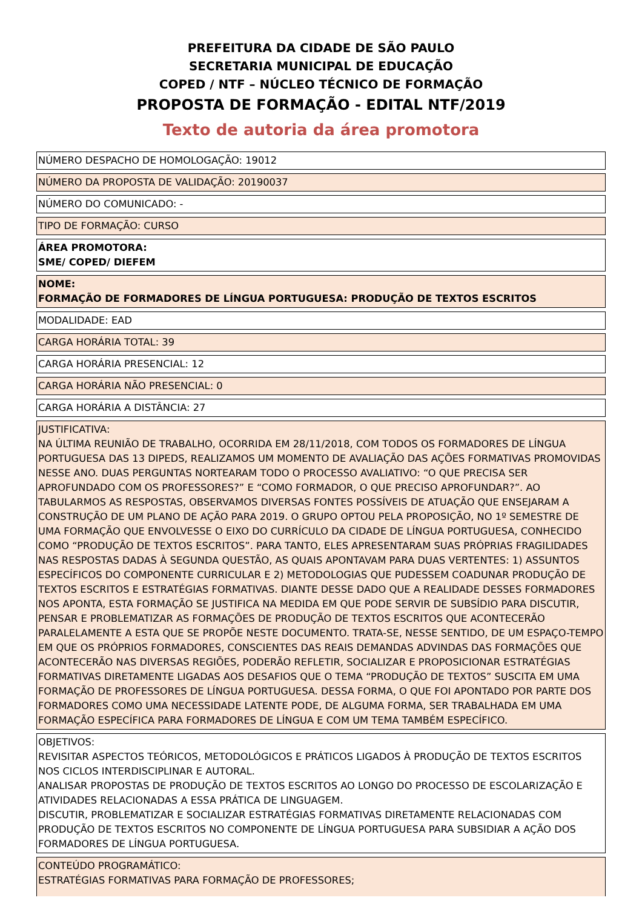PREFEITURA DA CIDADE DE SÃO PAULO
SECRETARIA MUNICIPAL DE EDUCAÇÃO
COPED / NTF – NÚCLEO TÉCNICO DE FORMAÇÃO
PROPOSTA DE FORMAÇÃO - EDITAL NTF/2019
Texto de autoria da área promotora
NÚMERO DESPACHO DE HOMOLOGAÇÃO: 19012
NÚMERO DA PROPOSTA DE VALIDAÇÃO: 20190037
NÚMERO DO COMUNICADO: -
TIPO DE FORMAÇÃO: CURSO
ÁREA PROMOTORA:
SME/ COPED/ DIEFEM
NOME:
FORMAÇÃO DE FORMADORES DE LÍNGUA PORTUGUESA: PRODUÇÃO DE TEXTOS ESCRITOS
MODALIDADE: EAD
CARGA HORÁRIA TOTAL: 39
CARGA HORÁRIA PRESENCIAL: 12
CARGA HORÁRIA NÃO PRESENCIAL: 0
CARGA HORÁRIA A DISTÂNCIA: 27
JUSTIFICATIVA:
NA ÚLTIMA REUNIÃO DE TRABALHO, OCORRIDA EM 28/11/2018, COM TODOS OS FORMADORES DE LÍNGUA PORTUGUESA DAS 13 DIPEDS, REALIZAMOS UM MOMENTO DE AVALIAÇÃO DAS AÇÕES FORMATIVAS PROMOVIDAS NESSE ANO. DUAS PERGUNTAS NORTEARAM TODO O PROCESSO AVALIATIVO: “O QUE PRECISA SER APROFUNDADO COM OS PROFESSORES?” E “COMO FORMADOR, O QUE PRECISO APROFUNDAR?”. AO TABULARMOS AS RESPOSTAS, OBSERVAMOS DIVERSAS FONTES POSSÍVEIS DE ATUAÇÃO QUE ENSEJARAM A CONSTRUÇÃO DE UM PLANO DE AÇÃO PARA 2019. O GRUPO OPTOU PELA PROPOSIÇÃO, NO 1º SEMESTRE DE UMA FORMAÇÃO QUE ENVOLVESSE O EIXO DO CURRÍCULO DA CIDADE DE LÍNGUA PORTUGUESA, CONHECIDO COMO “PRODUÇÃO DE TEXTOS ESCRITOS”. PARA TANTO, ELES APRESENTARAM SUAS PRÓPRIAS FRAGILIDADES NAS RESPOSTAS DADAS À SEGUNDA QUESTÃO, AS QUAIS APONTAVAM PARA DUAS VERTENTES: 1) ASSUNTOS ESPECÍFICOS DO COMPONENTE CURRICULAR E 2) METODOLOGIAS QUE PUDESSEM COADUNAR PRODUÇÃO DE TEXTOS ESCRITOS E ESTRATÉGIAS FORMATIVAS. DIANTE DESSE DADO QUE A REALIDADE DESSES FORMADORES NOS APONTA, ESTA FORMAÇÃO SE JUSTIFICA NA MEDIDA EM QUE PODE SERVIR DE SUBSÍDIO PARA DISCUTIR, PENSAR E PROBLEMATIZAR AS FORMAÇÕES DE PRODUÇÃO DE TEXTOS ESCRITOS QUE ACONTECERÃO PARALELAMENTE A ESTA QUE SE PROPÕE NESTE DOCUMENTO. TRATA-SE, NESSE SENTIDO, DE UM ESPAÇO-TEMPO EM QUE OS PRÓPRIOS FORMADORES, CONSCIENTES DAS REAIS DEMANDAS ADVINDAS DAS FORMAÇÕES QUE ACONTECERÃO NAS DIVERSAS REGIÕES, PODERÃO REFLETIR, SOCIALIZAR E PROPOSICIONAR ESTRATÉGIAS FORMATIVAS DIRETAMENTE LIGADAS AOS DESAFIOS QUE O TEMA “PRODUÇÃO DE TEXTOS” SUSCITA EM UMA FORMAÇÃO DE PROFESSORES DE LÍNGUA PORTUGUESA. DESSA FORMA, O QUE FOI APONTADO POR PARTE DOS FORMADORES COMO UMA NECESSIDADE LATENTE PODE, DE ALGUMA FORMA, SER TRABALHADA EM UMA FORMAÇÃO ESPECÍFICA PARA FORMADORES DE LÍNGUA E COM UM TEMA TAMBÉM ESPECÍFICO.
OBJETIVOS:
REVISITAR ASPECTOS TEÓRICOS, METODOLÓGICOS E PRÁTICOS LIGADOS À PRODUÇÃO DE TEXTOS ESCRITOS NOS CICLOS INTERDISCIPLINAR E AUTORAL.
ANALISAR PROPOSTAS DE PRODUÇÃO DE TEXTOS ESCRITOS AO LONGO DO PROCESSO DE ESCOLARIZAÇÃO E ATIVIDADES RELACIONADAS A ESSA PRÁTICA DE LINGUAGEM.
DISCUTIR, PROBLEMATIZAR E SOCIALIZAR ESTRATÉGIAS FORMATIVAS DIRETAMENTE RELACIONADAS COM PRODUÇÃO DE TEXTOS ESCRITOS NO COMPONENTE DE LÍNGUA PORTUGUESA PARA SUBSIDIAR A AÇÃO DOS FORMADORES DE LÍNGUA PORTUGUESA.
CONTEÚDO PROGRAMÁTICO:
ESTRATÉGIAS FORMATIVAS PARA FORMAÇÃO DE PROFESSORES;